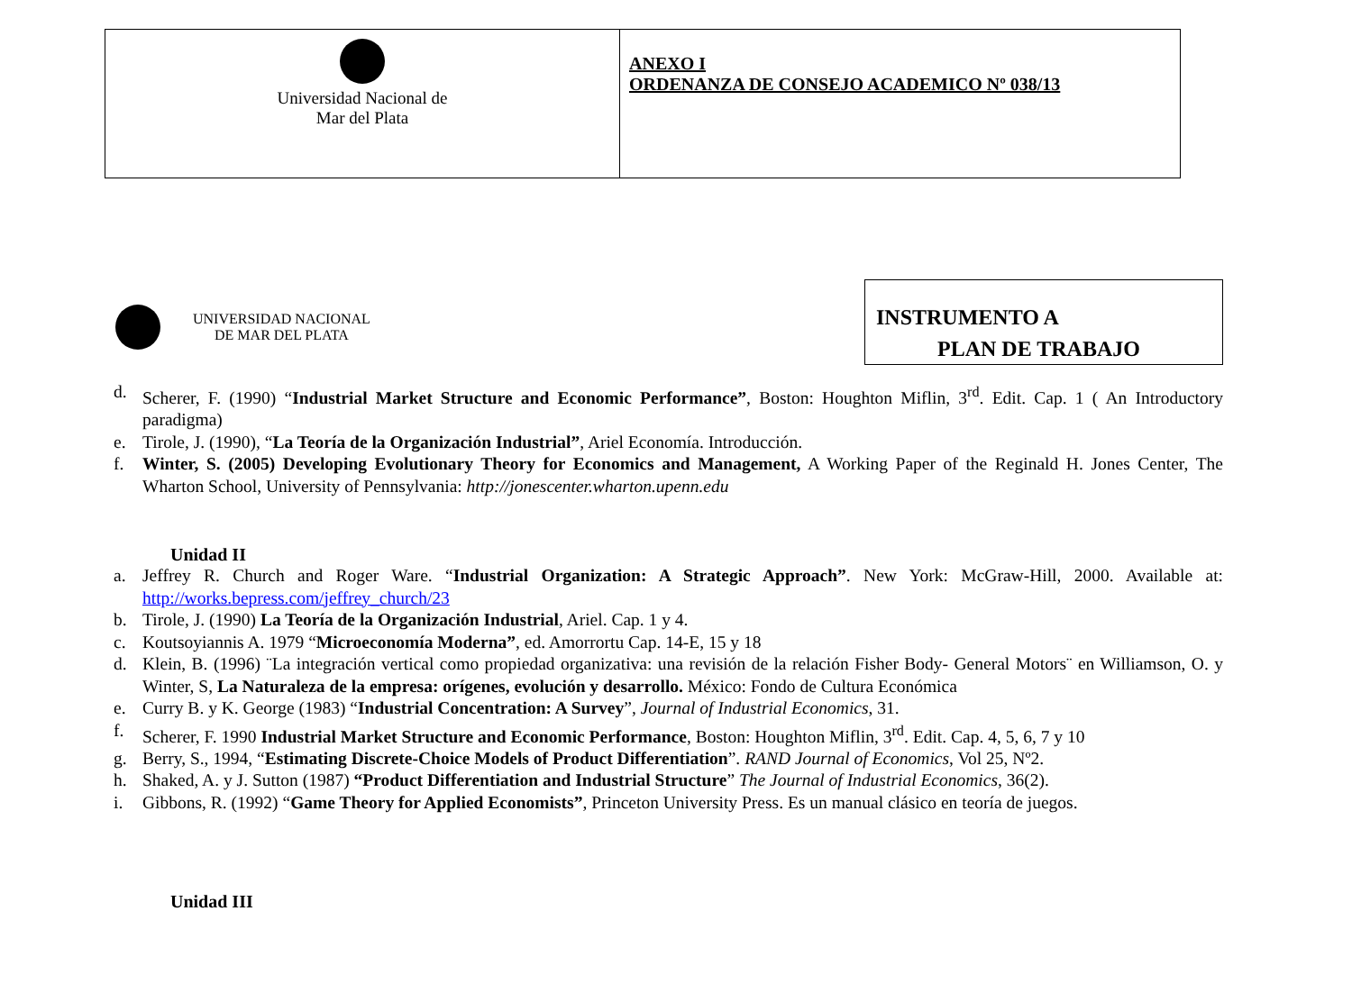| Universidad Nacional de Mar del Plata | ANEXO I ORDENANZA DE CONSEJO ACADEMICO Nº 038/13 |
UNIVERSIDAD NACIONAL
DE MAR DEL PLATA
INSTRUMENTO A
PLAN DE TRABAJO
d. Scherer, F. (1990) “Industrial Market Structure and Economic Performance”, Boston: Houghton Miflin, 3<sup>rd</sup>. Edit. Cap. 1 ( An Introductory paradigma)
e. Tirole, J. (1990), “La Teoría de la Organización Industrial”, Ariel Economía. Introducción.
f. Winter, S. (2005) Developing Evolutionary Theory for Economics and Management, A Working Paper of the Reginald H. Jones Center, The Wharton School, University of Pennsylvania: http://jonescenter.wharton.upenn.edu
Unidad II
a. Jeffrey R. Church and Roger Ware. “Industrial Organization: A Strategic Approach”. New York: McGraw-Hill, 2000. Available at: http://works.bepress.com/jeffrey_church/23
b. Tirole, J. (1990) La Teoría de la Organización Industrial, Ariel. Cap. 1 y 4.
c. Koutsoyiannis A. 1979 “Microeconomía Moderna”, ed. Amorrortu Cap. 14-E, 15 y 18
d. Klein, B. (1996) ¨La integración vertical como propiedad organizativa: una revisión de la relación Fisher Body- General Motors¨ en Williamson, O. y Winter, S, La Naturaleza de la empresa: orígenes, evolución y desarrollo. México: Fondo de Cultura Económica
e. Curry B. y K. George (1983) “Industrial Concentration: A Survey”, Journal of Industrial Economics, 31.
f. Scherer, F. 1990 Industrial Market Structure and Economic Performance, Boston: Houghton Miflin, 3<sup>rd</sup>. Edit. Cap. 4, 5, 6, 7 y 10
g. Berry, S., 1994, “Estimating Discrete-Choice Models of Product Differentiation”. RAND Journal of Economics, Vol 25, Nº2.
h. Shaked, A. y J. Sutton (1987) “Product Differentiation and Industrial Structure” The Journal of Industrial Economics, 36(2).
i. Gibbons, R. (1992) “Game Theory for Applied Economists”, Princeton University Press. Es un manual clásico en teoría de juegos.
Unidad III